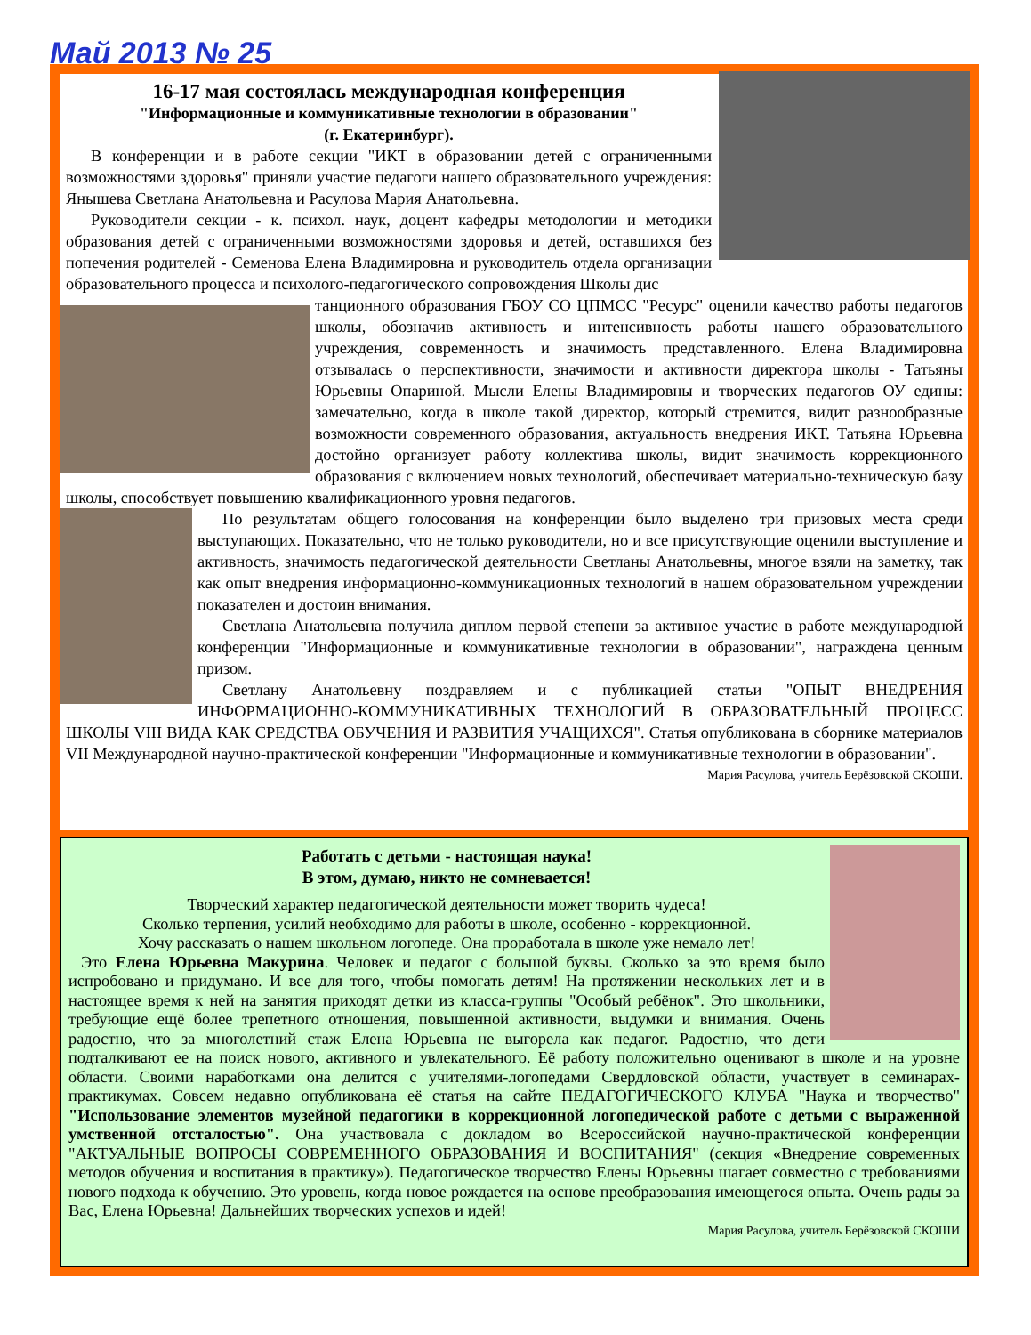Май 2013 № 25
16-17 мая состоялась международная конференция
"Информационные и коммуникативные технологии в образовании"
(г. Екатеринбург).
В конференции и в работе секции "ИКТ в образовании детей с ограниченными возможностями здоровья" приняли участие педагоги нашего образовательного учреждения: Янышева Светлана Анатольевна и Расулова Мария Анатольевна.
Руководители секции - к. психол. наук, доцент кафедры методологии и методики образования детей с ограниченными возможностями здоровья и детей, оставшихся без попечения родителей - Семенова Елена Владимировна и руководитель отдела организации образовательного процесса и психолого-педагогического сопровождения Школы дис
танционного образования ГБОУ СО ЦПМСС "Ресурс" оценили качество работы педагогов школы, обозначив активность и интенсивность работы нашего образовательного учреждения, современность и значимость представленного. Елена Владимировна отзывалась о перспективности, значимости и активности директора школы - Татьяны Юрьевны Опариной. Мысли Елены Владимировны и творческих педагогов ОУ едины: замечательно, когда в школе такой директор, который стремится, видит разнообразные возможности современного образования, актуальность внедрения ИКТ. Татьяна Юрьевна достойно организует работу коллектива школы, видит значимость коррекционного образования с включением новых технологий, обеспечивает материально-техническую базу школы, способствует повышению квалификационного уровня педагогов.
По результатам общего голосования на конференции было выделено три призовых места среди выступающих. Показательно, что не только руководители, но и все присутствующие оценили выступление и активность, значимость педагогической деятельности Светланы Анатольевны, многое взяли на заметку, так как опыт внедрения информационно-коммуникационных технологий в нашем образовательном учреждении показателен и достоин внимания.
Светлана Анатольевна получила диплом первой степени за активное участие в работе международной конференции "Информационные и коммуникативные технологии в образовании", награждена ценным призом.
Светлану Анатольевну поздравляем и с публикацией статьи "ОПЫТ ВНЕДРЕНИЯ ИНФОРМАЦИОННО-КОММУНИКАТИВНЫХ ТЕХНОЛОГИЙ В ОБРАЗОВАТЕЛЬНЫЙ ПРОЦЕСС ШКОЛЫ VIII ВИДА КАК СРЕДСТВА ОБУЧЕНИЯ И РАЗВИТИЯ УЧАЩИХСЯ". Статья опубликована в сборнике материалов VII Международной научно-практической конференции "Информационные и коммуникативные технологии в образовании".
Мария Расулова, учитель Берёзовской СКОШИ.
Работать с детьми - настоящая наука!
В этом, думаю, никто не сомневается!
Творческий характер педагогической деятельности может творить чудеса!
Сколько терпения, усилий необходимо для работы в школе, особенно - коррекционной.
Хочу рассказать о нашем школьном логопеде. Она проработала в школе уже немало лет!
Это Елена Юрьевна Макурина. Человек и педагог с большой буквы. Сколько за это время было испробовано и придумано. И все для того, чтобы помогать детям! На протяжении нескольких лет и в настоящее время к ней на занятия приходят детки из класса-группы "Особый ребёнок". Это школьники, требующие ещё более трепетного отношения, повышенной активности, выдумки и внимания. Очень радостно, что за многолетний стаж Елена Юрьевна не выгорела как педагог. Радостно, что дети подталкивают ее на поиск нового, активного и увлекательного. Её работу положительно оценивают в школе и на уровне области. Своими наработками она делится с учителями-логопедами Свердловской области, участвует в семинарах-практикумах. Совсем недавно опубликована её статья на сайте ПЕДАГОГИЧЕСКОГО КЛУБА "Наука и творчество" "Использование элементов музейной педагогики в коррекционной логопедической работе с детьми с выраженной умственной отсталостью". Она участвовала с докладом во Всероссийской научно-практической конференции "АКТУАЛЬНЫЕ ВОПРОСЫ СОВРЕМЕННОГО ОБРАЗОВАНИЯ И ВОСПИТАНИЯ" (секция «Внедрение современных методов обучения и воспитания в практику»). Педагогическое творчество Елены Юрьевны шагает совместно с требованиями нового подхода к обучению. Это уровень, когда новое рождается на основе преобразования имеющегося опыта. Очень рады за Вас, Елена Юрьевна! Дальнейших творческих успехов и идей!
Мария Расулова, учитель Берёзовской СКОШИ